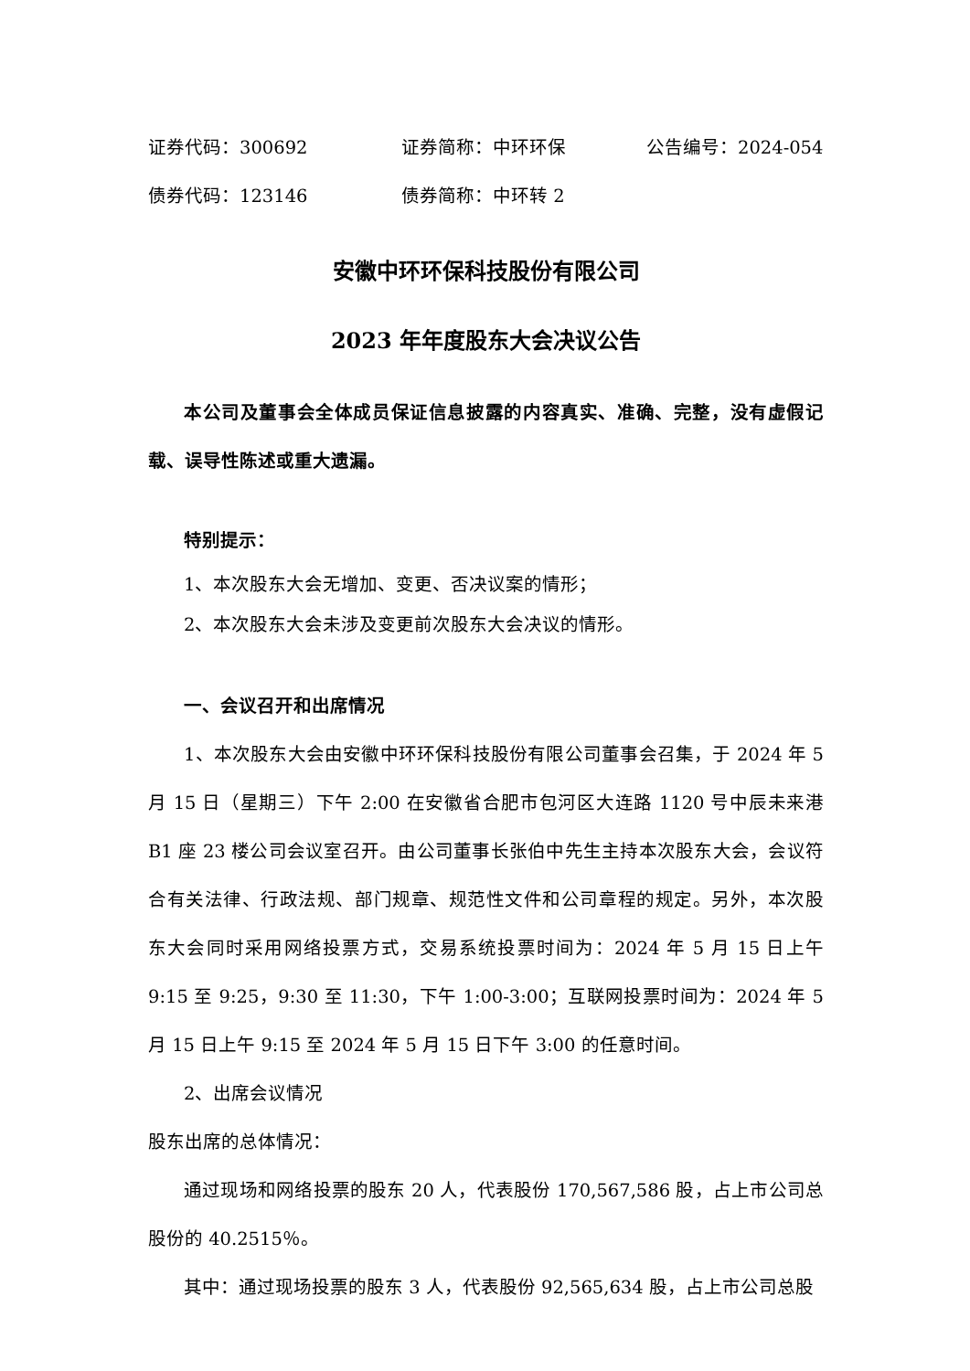证券代码：300692 证券简称：中环环保 公告编号：2024-054
债券代码：123146 债券简称：中环转 2
安徽中环环保科技股份有限公司
2023 年年度股东大会决议公告
本公司及董事会全体成员保证信息披露的内容真实、准确、完整，没有虚假记载、误导性陈述或重大遗漏。
特别提示：
1、本次股东大会无增加、变更、否决议案的情形；
2、本次股东大会未涉及变更前次股东大会决议的情形。
一、会议召开和出席情况
1、本次股东大会由安徽中环环保科技股份有限公司董事会召集，于 2024 年 5 月 15 日（星期三）下午 2:00 在安徽省合肥市包河区大连路 1120 号中辰未来港 B1 座 23 楼公司会议室召开。由公司董事长张伯中先生主持本次股东大会，会议符合有关法律、行政法规、部门规章、规范性文件和公司章程的规定。另外，本次股东大会同时采用网络投票方式，交易系统投票时间为：2024 年 5 月 15 日上午 9:15 至 9:25，9:30 至 11:30，下午 1:00-3:00；互联网投票时间为：2024 年 5 月 15 日上午 9:15 至 2024 年 5 月 15 日下午 3:00 的任意时间。
2、出席会议情况
股东出席的总体情况：
通过现场和网络投票的股东 20 人，代表股份 170,567,586 股，占上市公司总股份的 40.2515％。
其中：通过现场投票的股东 3 人，代表股份 92,565,634 股，占上市公司总股